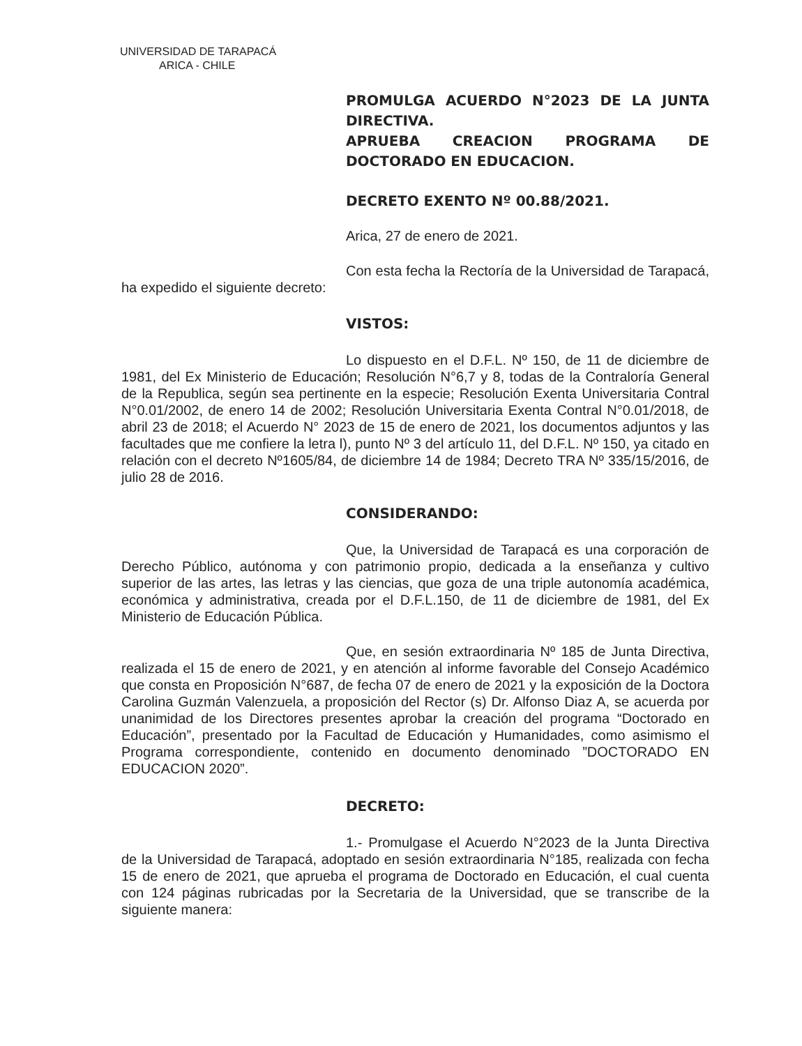UNIVERSIDAD DE TARAPACÁ
ARICA - CHILE
PROMULGA ACUERDO N°2023 DE LA JUNTA DIRECTIVA.
APRUEBA CREACION PROGRAMA DE DOCTORADO EN EDUCACION.
DECRETO EXENTO Nº 00.88/2021.
Arica, 27 de enero de 2021.
Con esta fecha la Rectoría de la Universidad de Tarapacá, ha expedido el siguiente decreto:
VISTOS:
Lo dispuesto en el D.F.L. Nº 150, de 11 de diciembre de 1981, del Ex Ministerio de Educación; Resolución N°6,7 y 8, todas de la Contraloría General de la Republica, según sea pertinente en la especie; Resolución Exenta Universitaria Contral N°0.01/2002, de enero 14 de 2002; Resolución Universitaria Exenta Contral N°0.01/2018, de abril 23 de 2018; el Acuerdo N° 2023 de 15 de enero de 2021, los documentos adjuntos y las facultades que me confiere la letra l), punto Nº 3 del artículo 11, del D.F.L. Nº 150, ya citado en relación con el decreto Nº1605/84, de diciembre 14 de 1984; Decreto TRA Nº 335/15/2016, de julio 28 de 2016.
CONSIDERANDO:
Que, la Universidad de Tarapacá es una corporación de Derecho Público, autónoma y con patrimonio propio, dedicada a la enseñanza y cultivo superior de las artes, las letras y las ciencias, que goza de una triple autonomía académica, económica y administrativa, creada por el D.F.L.150, de 11 de diciembre de 1981, del Ex Ministerio de Educación Pública.
Que, en sesión extraordinaria Nº 185 de Junta Directiva, realizada el 15 de enero de 2021, y en atención al informe favorable del Consejo Académico que consta en Proposición N°687, de fecha 07 de enero de 2021 y la exposición de la Doctora Carolina Guzmán Valenzuela, a proposición del Rector (s) Dr. Alfonso Diaz A, se acuerda por unanimidad de los Directores presentes aprobar la creación del programa “Doctorado en Educación”, presentado por la Facultad de Educación y Humanidades, como asimismo el Programa correspondiente, contenido en documento denominado ”DOCTORADO EN EDUCACION 2020”.
DECRETO:
1.- Promulgase el Acuerdo N°2023 de la Junta Directiva de la Universidad de Tarapacá, adoptado en sesión extraordinaria N°185, realizada con fecha 15 de enero de 2021, que aprueba el programa de Doctorado en Educación, el cual cuenta con 124 páginas rubricadas por la Secretaria de la Universidad, que se transcribe de la siguiente manera: